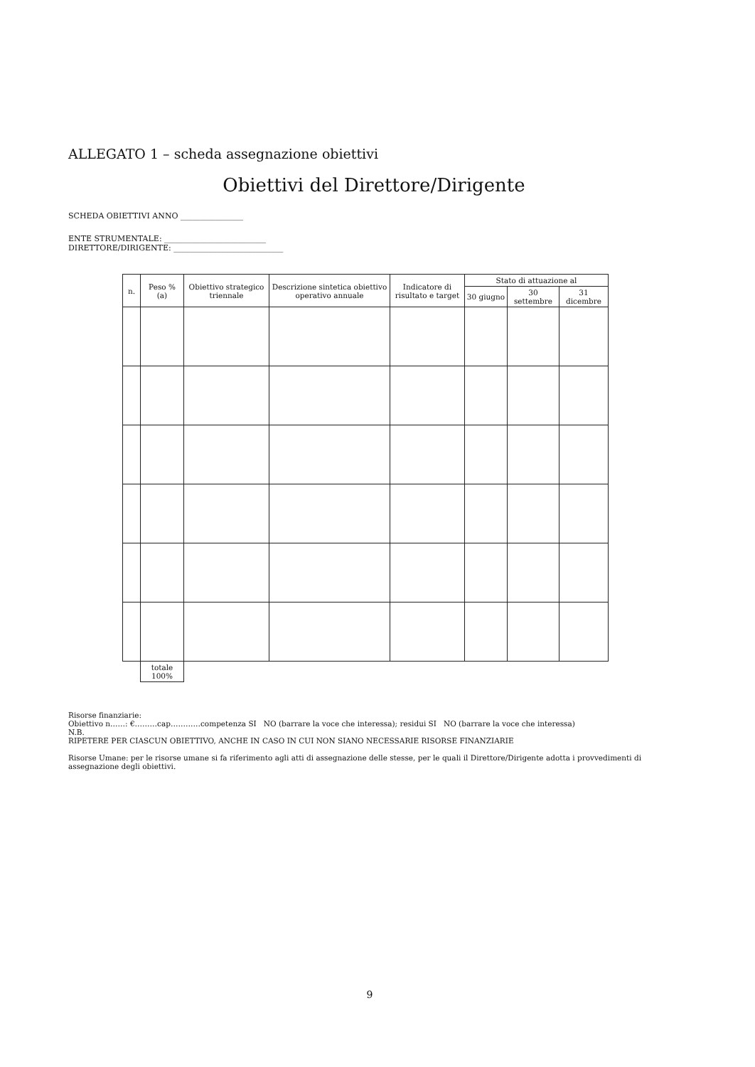ALLEGATO 1 – scheda assegnazione obiettivi
Obiettivi del Direttore/Dirigente
SCHEDA OBIETTIVI ANNO ________________
ENTE STRUMENTALE: __________________________
DIRETTORE/DIRIGENTE: ____________________________
| n. | Peso % (a) | Obiettivo strategico triennale | Descrizione sintetica obiettivo operativo annuale | Indicatore di risultato e target | Stato di attuazione al | | |
| --- | --- | --- | --- | --- | --- | --- | --- |
| | | | | | 30 giugno | 30 settembre | 31 dicembre |
| | totale 100% | | | | | | |
Risorse finanziarie:
Obiettivo n……: €………cap…………competenza SI NO (barrare la voce che interessa); residui SI NO (barrare la voce che interessa)
N.B.
RIPETERE PER CIASCUN OBIETTIVO, ANCHE IN CASO IN CUI NON SIANO NECESSARIE RISORSE FINANZIARIE
Risorse Umane: per le risorse umane si fa riferimento agli atti di assegnazione delle stesse, per le quali il Direttore/Dirigente adotta i provvedimenti di assegnazione degli obiettivi.
9